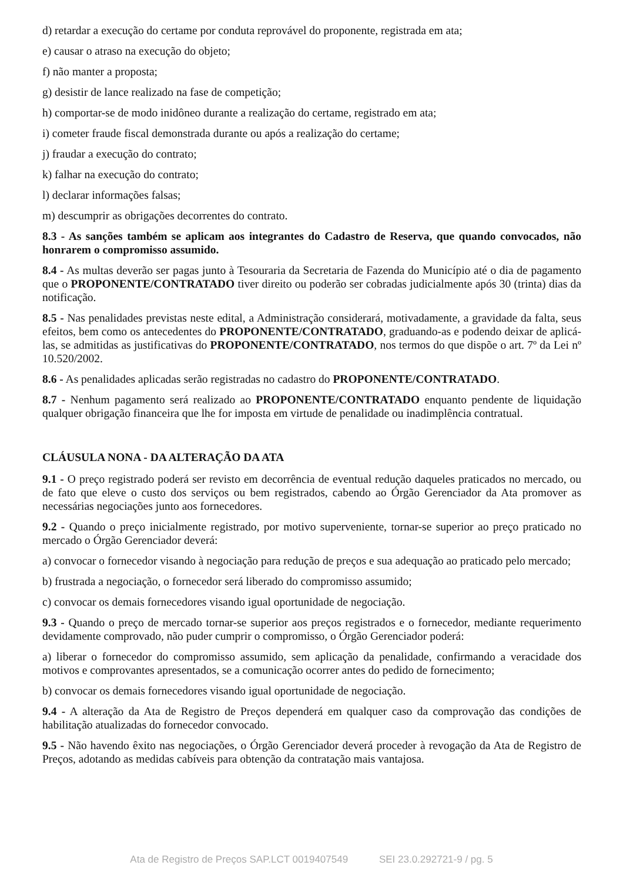d) retardar a execução do certame por conduta reprovável do proponente, registrada em ata;
e) causar o atraso na execução do objeto;
f) não manter a proposta;
g) desistir de lance realizado na fase de competição;
h) comportar-se de modo inidôneo durante a realização do certame, registrado em ata;
i) cometer fraude fiscal demonstrada durante ou após a realização do certame;
j) fraudar a execução do contrato;
k) falhar na execução do contrato;
l) declarar informações falsas;
m) descumprir as obrigações decorrentes do contrato.
8.3 - As sanções também se aplicam aos integrantes do Cadastro de Reserva, que quando convocados, não honrarem o compromisso assumido.
8.4 - As multas deverão ser pagas junto à Tesouraria da Secretaria de Fazenda do Município até o dia de pagamento que o PROPONENTE/CONTRATADO tiver direito ou poderão ser cobradas judicialmente após 30 (trinta) dias da notificação.
8.5 - Nas penalidades previstas neste edital, a Administração considerará, motivadamente, a gravidade da falta, seus efeitos, bem como os antecedentes do PROPONENTE/CONTRATADO, graduando-as e podendo deixar de aplicá-las, se admitidas as justificativas do PROPONENTE/CONTRATADO, nos termos do que dispõe o art. 7º da Lei nº 10.520/2002.
8.6 - As penalidades aplicadas serão registradas no cadastro do PROPONENTE/CONTRATADO.
8.7 - Nenhum pagamento será realizado ao PROPONENTE/CONTRATADO enquanto pendente de liquidação qualquer obrigação financeira que lhe for imposta em virtude de penalidade ou inadimplência contratual.
CLÁUSULA NONA - DA ALTERAÇÃO DA ATA
9.1 - O preço registrado poderá ser revisto em decorrência de eventual redução daqueles praticados no mercado, ou de fato que eleve o custo dos serviços ou bem registrados, cabendo ao Órgão Gerenciador da Ata promover as necessárias negociações junto aos fornecedores.
9.2 - Quando o preço inicialmente registrado, por motivo superveniente, tornar-se superior ao preço praticado no mercado o Órgão Gerenciador deverá:
a) convocar o fornecedor visando à negociação para redução de preços e sua adequação ao praticado pelo mercado;
b) frustrada a negociação, o fornecedor será liberado do compromisso assumido;
c) convocar os demais fornecedores visando igual oportunidade de negociação.
9.3 - Quando o preço de mercado tornar-se superior aos preços registrados e o fornecedor, mediante requerimento devidamente comprovado, não puder cumprir o compromisso, o Órgão Gerenciador poderá:
a) liberar o fornecedor do compromisso assumido, sem aplicação da penalidade, confirmando a veracidade dos motivos e comprovantes apresentados, se a comunicação ocorrer antes do pedido de fornecimento;
b) convocar os demais fornecedores visando igual oportunidade de negociação.
9.4 - A alteração da Ata de Registro de Preços dependerá em qualquer caso da comprovação das condições de habilitação atualizadas do fornecedor convocado.
9.5 - Não havendo êxito nas negociações, o Órgão Gerenciador deverá proceder à revogação da Ata de Registro de Preços, adotando as medidas cabíveis para obtenção da contratação mais vantajosa.
Ata de Registro de Preços SAP.LCT 0019407549 SEI 23.0.292721-9 / pg. 5